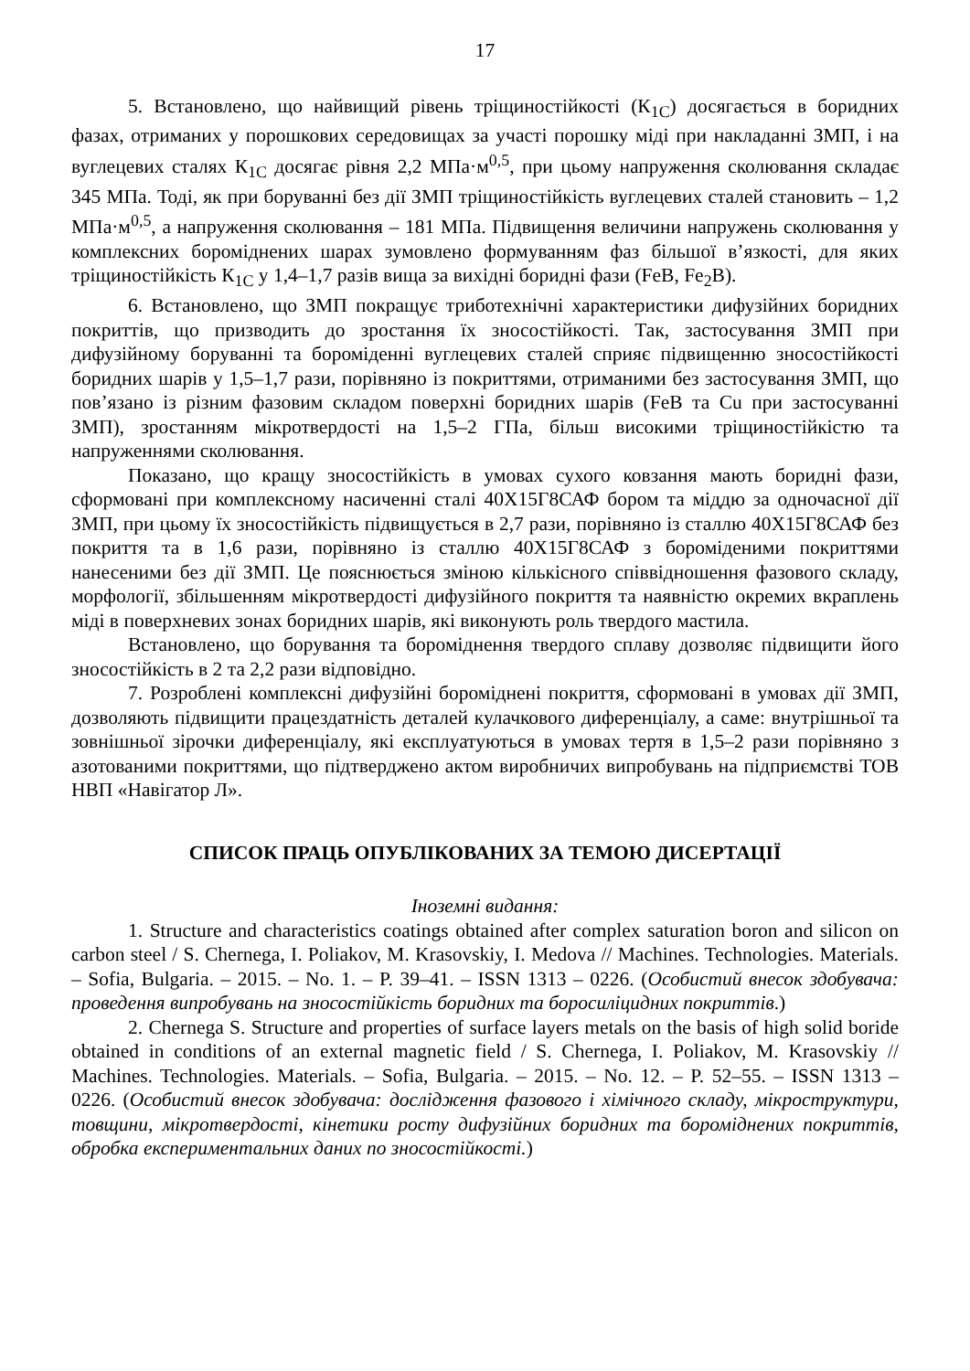17
5. Встановлено, що найвищий рівень тріщиностійкості (К<sub>1С</sub>) досягається в боридних фазах, отриманих у порошкових середовищах за участі порошку міді при накладанні ЗМП, і на вуглецевих сталях К<sub>1С</sub> досягає рівня 2,2 МПа·м<sup>0,5</sup>, при цьому напруження сколювання складає 345 МПа. Тоді, як при боруванні без дії ЗМП тріщиностійкість вуглецевих сталей становить – 1,2 МПа·м<sup>0,5</sup>, а напруження сколювання – 181 МПа. Підвищення величини напружень сколювання у комплексних бороміднених шарах зумовлено формуванням фаз більшої в’язкості, для яких тріщиностійкість К<sub>1С</sub> у 1,4–1,7 разів вища за вихідні боридні фази (FeB, Fe<sub>2</sub>B).
6. Встановлено, що ЗМП покращує триботехнічні характеристики дифузійних боридних покриттів, що призводить до зростання їх зносостійкості. Так, застосування ЗМП при дифузійному боруванні та бороміденні вуглецевих сталей сприяє підвищенню зносостійкості боридних шарів у 1,5–1,7 рази, порівняно із покриттями, отриманими без застосування ЗМП, що пов’язано із різним фазовим складом поверхні боридних шарів (FeB та Cu при застосуванні ЗМП), зростанням мікротвердості на 1,5–2 ГПа, більш високими тріщиностійкістю та напруженнями сколювання.
Показано, що кращу зносостійкість в умовах сухого ковзання мають боридні фази, сформовані при комплексному насиченні сталі 40Х15Г8САФ бором та міддю за одночасної дії ЗМП, при цьому їх зносостійкість підвищується в 2,7 рази, порівняно із сталлю 40Х15Г8САФ без покриття та в 1,6 рази, порівняно із сталлю 40Х15Г8САФ з бороміденими покриттями нанесеними без дії ЗМП. Це пояснюється зміною кількісного співвідношення фазового складу, морфології, збільшенням мікротвердості дифузійного покриття та наявністю окремих вкраплень міді в поверхневих зонах боридних шарів, які виконують роль твердого мастила.
Встановлено, що борування та бороміднення твердого сплаву дозволяє підвищити його зносостійкість в 2 та 2,2 рази відповідно.
7. Розроблені комплексні дифузійні бороміднені покриття, сформовані в умовах дії ЗМП, дозволяють підвищити працездатність деталей кулачкового диференціалу, а саме: внутрішньої та зовнішньої зірочки диференціалу, які експлуатуються в умовах тертя в 1,5–2 рази порівняно з азотованими покриттями, що підтверджено актом виробничих випробувань на підприємстві ТОВ НВП «Навігатор Л».
СПИСОК ПРАЦЬ ОПУБЛІКОВАНИХ ЗА ТЕМОЮ ДИСЕРТАЦІЇ
Іноземні видання:
1. Structure and characteristics coatings obtained after complex saturation boron and silicon on carbon steel / S. Chernega, I. Poliakov, M. Krasovskiy, I. Medova // Machines. Technologies. Materials. – Sofia, Bulgaria. – 2015. – No. 1. – P. 39–41. – ISSN 1313 – 0226. (Особистий внесок здобувача: проведення випробувань на зносостійкість боридних та боросиліцидних покриттів.)
2. Chernega S. Structure and properties of surface layers metals on the basis of high solid boride obtained in conditions of an external magnetic field / S. Chernega, I. Poliakov, M. Krasovskiy // Machines. Technologies. Materials. – Sofia, Bulgaria. – 2015. – No. 12. – P. 52–55. – ISSN 1313 – 0226. (Особистий внесок здобувача: дослідження фазового і хімічного складу, мікроструктури, товщини, мікротвердості, кінетики росту дифузійних боридних та бороміднених покриттів, обробка експериментальних даних по зносостійкості.)